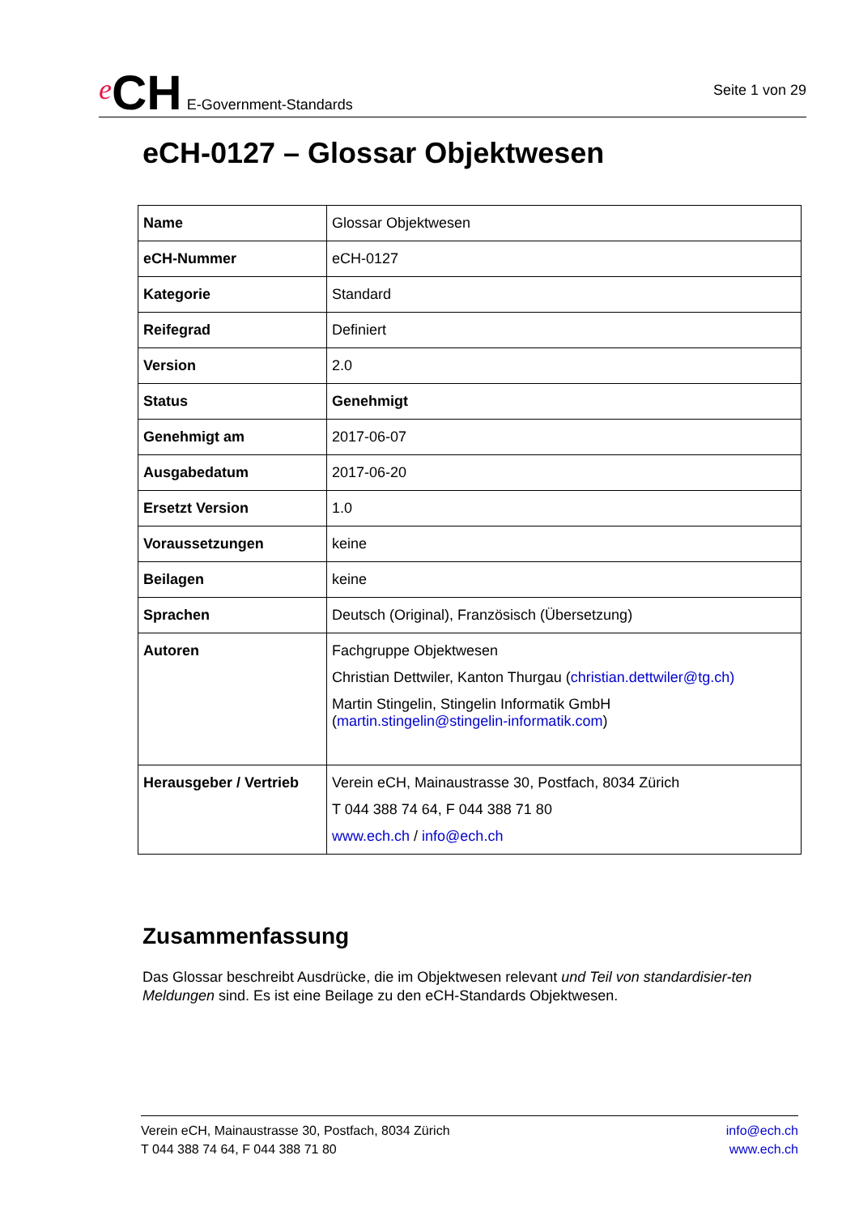e CH E-Government-Standards
Seite 1 von 29
eCH-0127 – Glossar Objektwesen
| Name | Glossar Objektwesen |
| eCH-Nummer | eCH-0127 |
| Kategorie | Standard |
| Reifegrad | Definiert |
| Version | 2.0 |
| Status | Genehmigt |
| Genehmigt am | 2017-06-07 |
| Ausgabedatum | 2017-06-20 |
| Ersetzt Version | 1.0 |
| Voraussetzungen | keine |
| Beilagen | keine |
| Sprachen | Deutsch (Original), Französisch (Übersetzung) |
| Autoren | Fachgruppe Objektwesen Christian Dettwiler, Kanton Thurgau ( christian.dettwiler@tg.ch) Martin Stingelin, Stingelin Informatik GmbH ( martin.stingelin@stingelin-informatik.com ) |
| Herausgeber / Vertrieb | Verein eCH, Mainaustrasse 30, Postfach, 8034 Zürich T 044 388 74 64, F 044 388 71 80 www.ech.ch / info@ech.ch |
Zusammenfassung
Das Glossar beschreibt Ausdrücke, die im Objektwesen relevant und Teil von standardisier-ten Meldungen sind. Es ist eine Beilage zu den eCH-Standards Objektwesen.
Verein eCH, Mainaustrasse 30, Postfach, 8034 Zürich
T 044 388 74 64, F 044 388 71 80
info@ech.ch
www.ech.ch